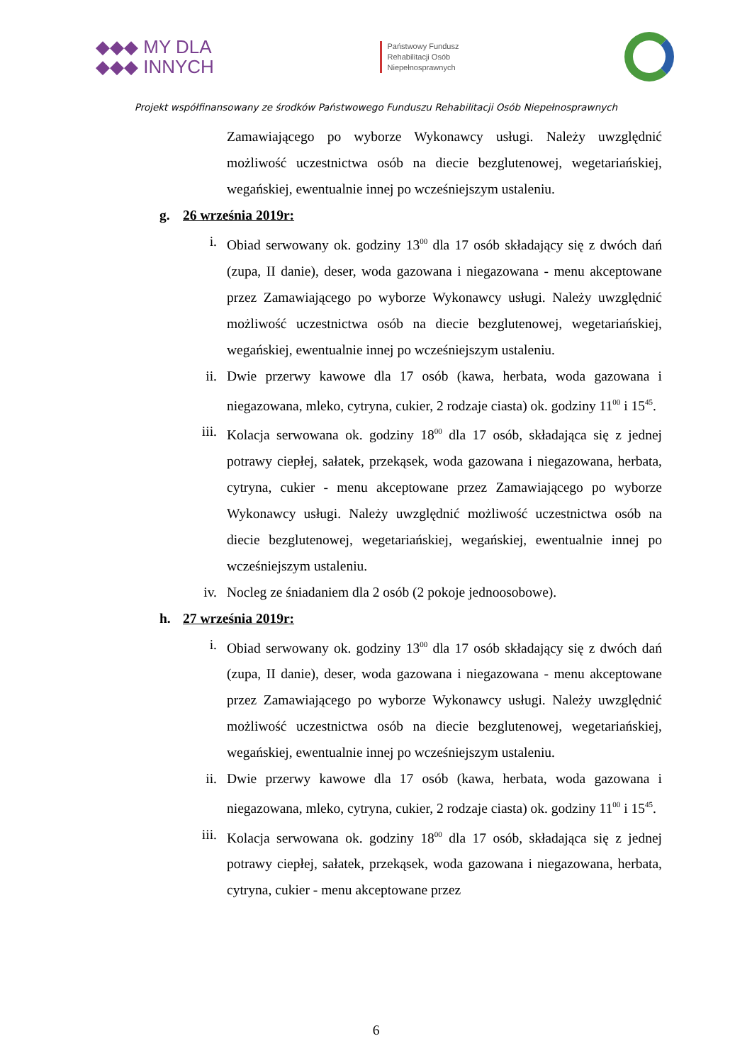◆◆◆ MY DLA
◆◆◆ INNYCH
Państwowy Fundusz
Rehabilitacji Osób
Niepełnosprawnych
Projekt współfinansowany ze środków Państwowego Funduszu Rehabilitacji Osób Niepełnosprawnych
Zamawiającego po wyborze Wykonawcy usługi. Należy uwzględnić możliwość uczestnictwa osób na diecie bezglutenowej, wegetariańskiej, wegańskiej, ewentualnie innej po wcześniejszym ustaleniu.
g. 26 września 2019r:
i. Obiad serwowany ok. godziny 13<sup>00</sup> dla 17 osób składający się z dwóch dań (zupa, II danie), deser, woda gazowana i niegazowana - menu akceptowane przez Zamawiającego po wyborze Wykonawcy usługi. Należy uwzględnić możliwość uczestnictwa osób na diecie bezglutenowej, wegetariańskiej, wegańskiej, ewentualnie innej po wcześniejszym ustaleniu.
ii. Dwie przerwy kawowe dla 17 osób (kawa, herbata, woda gazowana i niegazowana, mleko, cytryna, cukier, 2 rodzaje ciasta) ok. godziny 11<sup>00</sup> i 15<sup>45</sup>.
iii. Kolacja serwowana ok. godziny 18<sup>00</sup> dla 17 osób, składająca się z jednej potrawy ciepłej, sałatek, przekąsek, woda gazowana i niegazowana, herbata, cytryna, cukier - menu akceptowane przez Zamawiającego po wyborze Wykonawcy usługi. Należy uwzględnić możliwość uczestnictwa osób na diecie bezglutenowej, wegetariańskiej, wegańskiej, ewentualnie innej po wcześniejszym ustaleniu.
iv. Nocleg ze śniadaniem dla 2 osób (2 pokoje jednoosobowe).
h. 27 września 2019r:
i. Obiad serwowany ok. godziny 13<sup>00</sup> dla 17 osób składający się z dwóch dań (zupa, II danie), deser, woda gazowana i niegazowana - menu akceptowane przez Zamawiającego po wyborze Wykonawcy usługi. Należy uwzględnić możliwość uczestnictwa osób na diecie bezglutenowej, wegetariańskiej, wegańskiej, ewentualnie innej po wcześniejszym ustaleniu.
ii. Dwie przerwy kawowe dla 17 osób (kawa, herbata, woda gazowana i niegazowana, mleko, cytryna, cukier, 2 rodzaje ciasta) ok. godziny 11<sup>00</sup> i 15<sup>45</sup>.
iii. Kolacja serwowana ok. godziny 18<sup>00</sup> dla 17 osób, składająca się z jednej potrawy ciepłej, sałatek, przekąsek, woda gazowana i niegazowana, herbata, cytryna, cukier - menu akceptowane przez
6